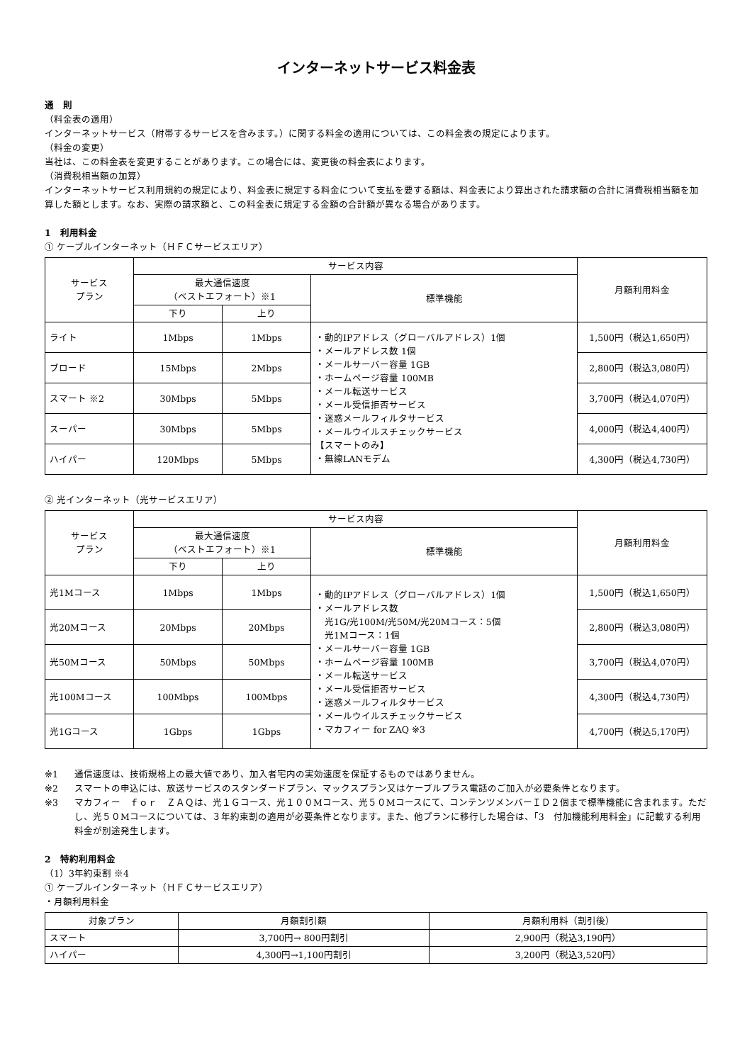インターネットサービス料金表
通　則
（料金表の適用）
インターネットサービス（附帯するサービスを含みます。）に関する料金の適用については、この料金表の規定によります。
（料金の変更）
当社は、この料金表を変更することがあります。この場合には、変更後の料金表によります。
（消費税相当額の加算）
インターネットサービス利用規約の規定により、料金表に規定する料金について支払を要する額は、料金表により算出された請求額の合計に消費税相当額を加算した額とします。なお、実際の請求額と、この料金表に規定する金額の合計額が異なる場合があります。
1　利用料金
① ケーブルインターネット（ＨＦＣサービスエリア）
| サービス プラン | サービス内容 | | | 月額利用料金 |
| --- | --- | --- | --- | --- |
| | 最大通信速度 （ベストエフォート）※1 | | 標準機能 | |
| | 下り | 上り | | |
| ライト | 1Mbps | 1Mbps | ・動的IPアドレス（グローバルアドレス）1個 ・メールアドレス数 1個 ・メールサーバー容量 1GB ・ホームページ容量 100MB ・メール転送サービス ・メール受信拒否サービス ・迷惑メールフィルタサービス ・メールウイルスチェックサービス 【スマートのみ】 ・無線LANモデム | 1,500円（税込1,650円） |
| ブロード | 15Mbps | 2Mbps | | 2,800円（税込3,080円） |
| スマート ※2 | 30Mbps | 5Mbps | | 3,700円（税込4,070円） |
| スーパー | 30Mbps | 5Mbps | | 4,000円（税込4,400円） |
| ハイパー | 120Mbps | 5Mbps | | 4,300円（税込4,730円） |
② 光インターネット（光サービスエリア）
| サービス プラン | サービス内容 | | | 月額利用料金 |
| --- | --- | --- | --- | --- |
| | 最大通信速度 （ベストエフォート）※1 | | 標準機能 | |
| | 下り | 上り | | |
| 光1Mコース | 1Mbps | 1Mbps | ・動的IPアドレス（グローバルアドレス）1個 ・メールアドレス数 光1G/光100M/光50M/光20Mコース：5個 光1Mコース：1個 ・メールサーバー容量 1GB ・ホームページ容量 100MB ・メール転送サービス ・メール受信拒否サービス ・迷惑メールフィルタサービス ・メールウイルスチェックサービス ・マカフィー for ZAQ ※3 | 1,500円（税込1,650円） |
| 光20Mコース | 20Mbps | 20Mbps | | 2,800円（税込3,080円） |
| 光50Mコース | 50Mbps | 50Mbps | | 3,700円（税込4,070円） |
| 光100Mコース | 100Mbps | 100Mbps | | 4,300円（税込4,730円） |
| 光1Gコース | 1Gbps | 1Gbps | | 4,700円（税込5,170円） |
※1 通信速度は、技術規格上の最大値であり、加入者宅内の実効速度を保証するものではありません。
※2 スマートの申込には、放送サービスのスタンダードプラン、マックスプラン又はケーブルプラス電話のご加入が必要条件となります。
※3 マカフィー　ｆｏｒ　ＺＡＱは、光１Ｇコース、光１００Мコース、光５０Мコースにて、コンテンツメンバーＩＤ２個まで標準機能に含まれます。ただし、光５０Мコースについては、３年約束割の適用が必要条件となります。また、他プランに移行した場合は、「3　付加機能利用料金」に記載する利用料金が別途発生します。
2　特約利用料金
（1）3年約束割 ※4
① ケーブルインターネット（ＨＦＣサービスエリア）
・月額利用料金
| 対象プラン | 月額割引額 | 月額利用料（割引後） |
| --- | --- | --- |
| スマート | 3,700円→ 800円割引 | 2,900円（税込3,190円） |
| ハイパー | 4,300円→1,100円割引 | 3,200円（税込3,520円） |